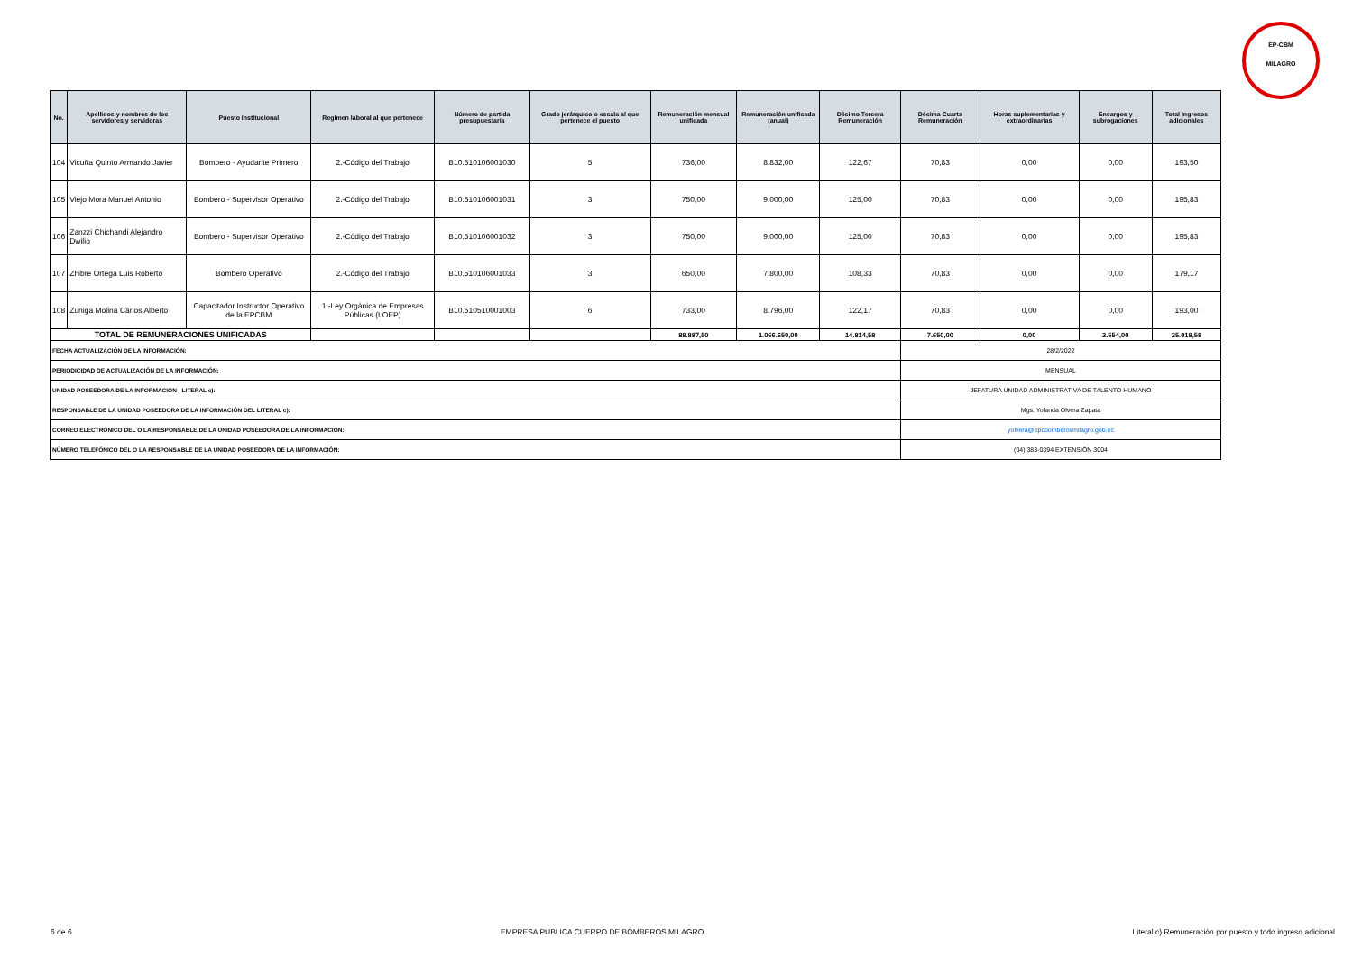EP-CBM
MILAGRO
| No. | Apellidos y nombres de los servidores y servidoras | Puesto Institucional | Regimen laboral al que pertenece | Número de partida presupuestaria | Grado jerárquico o escala al que pertenece el puesto | Remuneración mensual unificada | Remuneración unificada (anual) | Décimo Tercera Remuneración | Décima Cuarta Remuneración | Horas suplementarias y extraordinarias | Encargos y subrogaciones | Total ingresos adicionales |
| --- | --- | --- | --- | --- | --- | --- | --- | --- | --- | --- | --- | --- |
| 104 | Vicuña Quinto Armando Javier | Bombero - Ayudante Primero | 2.-Código del Trabajo | B10.510106001030 | 5 | 736,00 | 8.832,00 | 122,67 | 70,83 | 0,00 | 0,00 | 193,50 |
| 105 | Viejo Mora Manuel Antonio | Bombero - Supervisor Operativo | 2.-Código del Trabajo | B10.510106001031 | 3 | 750,00 | 9.000,00 | 125,00 | 70,83 | 0,00 | 0,00 | 195,83 |
| 106 | Zanzzi Chichandi Alejandro Dwilio | Bombero - Supervisor Operativo | 2.-Código del Trabajo | B10.510106001032 | 3 | 750,00 | 9.000,00 | 125,00 | 70,83 | 0,00 | 0,00 | 195,83 |
| 107 | Zhibre Ortega Luis Roberto | Bombero Operativo | 2.-Código del Trabajo | B10.510106001033 | 3 | 650,00 | 7.800,00 | 108,33 | 70,83 | 0,00 | 0,00 | 179,17 |
| 108 | Zuñiga Molina Carlos Alberto | Capacitador Instructor Operativo de la EPCBM | 1.-Ley Orgánica de Empresas Públicas (LOEP) | B10.510510001003 | 6 | 733,00 | 8.796,00 | 122,17 | 70,83 | 0,00 | 0,00 | 193,00 |
| TOTAL DE REMUNERACIONES UNIFICADAS | | | | | | 88.887,50 | 1.066.650,00 | 14.814,58 | 7.650,00 | 0,00 | 2.554,00 | 25.018,58 |
| FECHA ACTUALIZACIÓN DE LA INFORMACIÓN: | | | | | | | | | 28/2/2022 | | | |
| PERIODICIDAD DE ACTUALIZACIÓN DE LA INFORMACIÓN: | | | | | | | | | MENSUAL | | | |
| UNIDAD POSEEDORA DE LA INFORMACION - LITERAL c): | | | | | | | | | JEFATURA UNIDAD ADMINISTRATIVA DE TALENTO HUMANO | | | |
| RESPONSABLE DE LA UNIDAD POSEEDORA DE LA INFORMACIÓN DEL LITERAL c): | | | | | | | | | Mgs. Yolanda Olvera Zapata | | | |
| CORREO ELECTRÓNICO DEL O LA RESPONSABLE DE LA UNIDAD POSEEDORA DE LA INFORMACIÓN: | | | | | | | | | yolvera@epcbomberosmilagro.gob.ec | | | |
| NÚMERO TELEFÓNICO DEL O LA RESPONSABLE DE LA UNIDAD POSEEDORA DE LA INFORMACIÓN: | | | | | | | | | (04) 383-0394 EXTENSIÓN 3004 | | | |
6 de 6 EMPRESA PUBLICA CUERPO DE BOMBEROS MILAGRO Literal c) Remuneración por puesto y todo ingreso adicional